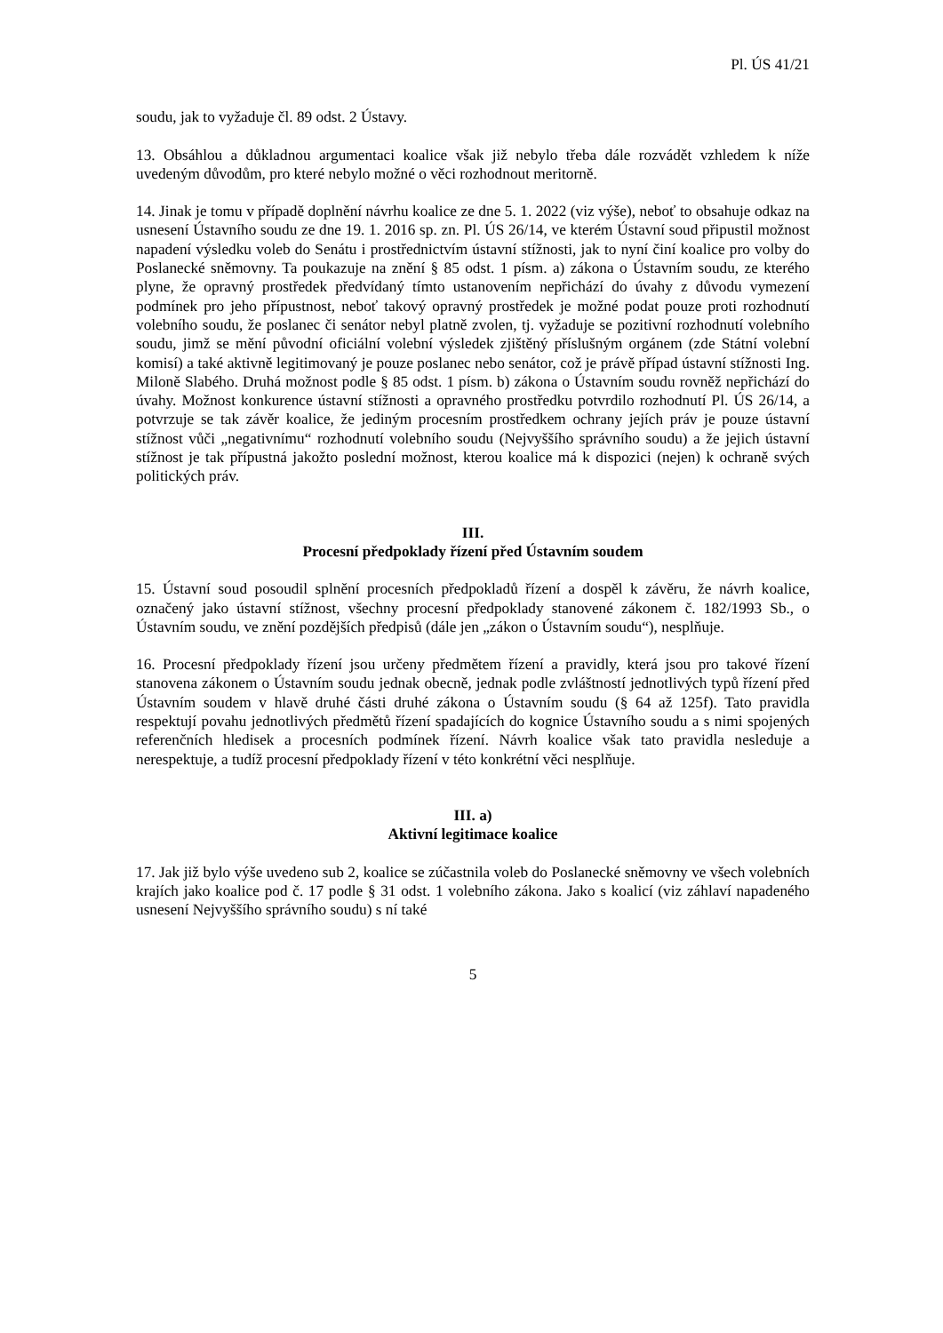Pl. ÚS 41/21
soudu, jak to vyžaduje čl. 89 odst. 2 Ústavy.
13. Obsáhlou a důkladnou argumentaci koalice však již nebylo třeba dále rozvádět vzhledem k níže uvedeným důvodům, pro které nebylo možné o věci rozhodnout meritorně.
14. Jinak je tomu v případě doplnění návrhu koalice ze dne 5. 1. 2022 (viz výše), neboť to obsahuje odkaz na usnesení Ústavního soudu ze dne 19. 1. 2016 sp. zn. Pl. ÚS 26/14, ve kterém Ústavní soud připustil možnost napadení výsledku voleb do Senátu i prostřednictvím ústavní stížnosti, jak to nyní činí koalice pro volby do Poslanecké sněmovny. Ta poukazuje na znění § 85 odst. 1 písm. a) zákona o Ústavním soudu, ze kterého plyne, že opravný prostředek předvídaný tímto ustanovením nepřichází do úvahy z důvodu vymezení podmínek pro jeho přípustnost, neboť takový opravný prostředek je možné podat pouze proti rozhodnutí volebního soudu, že poslanec či senátor nebyl platně zvolen, tj. vyžaduje se pozitivní rozhodnutí volebního soudu, jimž se mění původní oficiální volební výsledek zjištěný příslušným orgánem (zde Státní volební komisí) a také aktivně legitimovaný je pouze poslanec nebo senátor, což je právě případ ústavní stížnosti Ing. Miloně Slabého. Druhá možnost podle § 85 odst. 1 písm. b) zákona o Ústavním soudu rovněž nepřichází do úvahy. Možnost konkurence ústavní stížnosti a opravného prostředku potvrdilo rozhodnutí Pl. ÚS 26/14, a potvrzuje se tak závěr koalice, že jediným procesním prostředkem ochrany jejích práv je pouze ústavní stížnost vůči „negativnímu“ rozhodnutí volebního soudu (Nejvyššího správního soudu) a že jejich ústavní stížnost je tak přípustná jakožto poslední možnost, kterou koalice má k dispozici (nejen) k ochraně svých politických práv.
III.
Procesní předpoklady řízení před Ústavním soudem
15. Ústavní soud posoudil splnění procesních předpokladů řízení a dospěl k závěru, že návrh koalice, označený jako ústavní stížnost, všechny procesní předpoklady stanovené zákonem č. 182/1993 Sb., o Ústavním soudu, ve znění pozdějších předpisů (dále jen „zákon o Ústavním soudu“), nesplňuje.
16. Procesní předpoklady řízení jsou určeny předmětem řízení a pravidly, která jsou pro takové řízení stanovena zákonem o Ústavním soudu jednak obecně, jednak podle zvláštností jednotlivých typů řízení před Ústavním soudem v hlavě druhé části druhé zákona o Ústavním soudu (§ 64 až 125f). Tato pravidla respektují povahu jednotlivých předmětů řízení spadajících do kognice Ústavního soudu a s nimi spojených referenčních hledisek a procesních podmínek řízení. Návrh koalice však tato pravidla nesleduje a nerespektuje, a tudíž procesní předpoklady řízení v této konkrétní věci nesplňuje.
III. a)
Aktivní legitimace koalice
17. Jak již bylo výše uvedeno sub 2, koalice se zúčastnila voleb do Poslanecké sněmovny ve všech volebních krajích jako koalice pod č. 17 podle § 31 odst. 1 volebního zákona. Jako s koalicí (viz záhlaví napadeného usnesení Nejvyššího správního soudu) s ní také
5